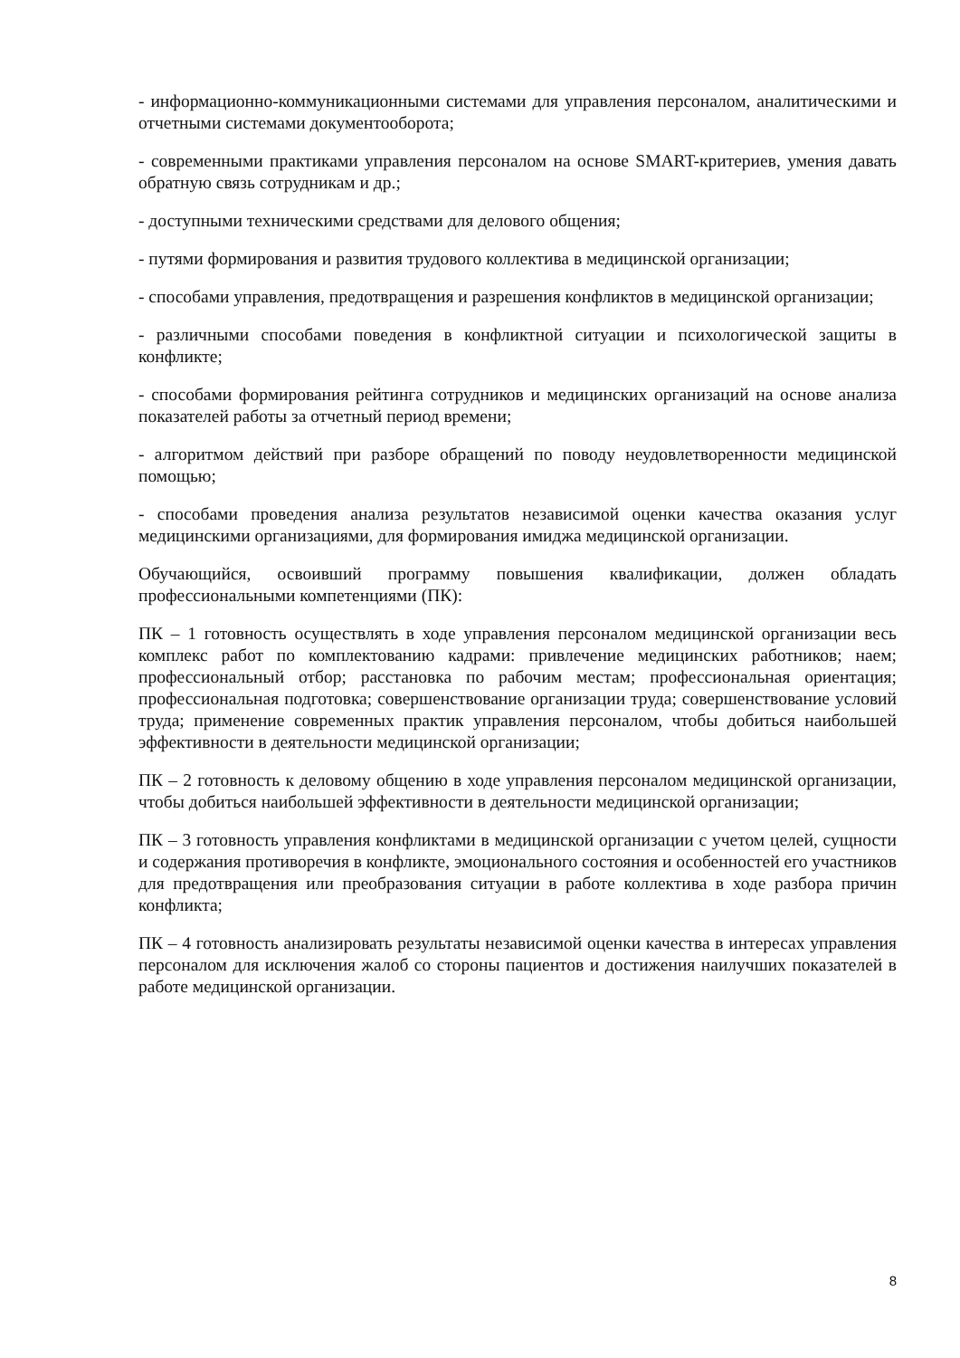- информационно-коммуникационными системами для управления персоналом, аналитическими и отчетными системами документооборота;
- современными практиками управления персоналом на основе SMART-критериев, умения давать обратную связь сотрудникам и др.;
- доступными техническими средствами для делового общения;
- путями формирования и развития трудового коллектива в медицинской организации;
- способами управления, предотвращения и разрешения конфликтов в медицинской организации;
- различными способами поведения в конфликтной ситуации и психологической защиты в конфликте;
- способами формирования рейтинга сотрудников и медицинских организаций на основе анализа показателей работы за отчетный период времени;
- алгоритмом действий при разборе обращений по поводу неудовлетворенности медицинской помощью;
- способами проведения анализа результатов независимой оценки качества оказания услуг медицинскими организациями, для формирования имиджа медицинской организации.
Обучающийся, освоивший программу повышения квалификации, должен обладать профессиональными компетенциями (ПК):
ПК – 1 готовность осуществлять в ходе управления персоналом медицинской организации весь комплекс работ по комплектованию кадрами: привлечение медицинских работников; наем; профессиональный отбор; расстановка по рабочим местам; профессиональная ориентация; профессиональная подготовка; совершенствование организации труда; совершенствование условий труда; применение современных практик управления персоналом, чтобы добиться наибольшей эффективности в деятельности медицинской организации;
ПК – 2 готовность к деловому общению в ходе управления персоналом медицинской организации, чтобы добиться наибольшей эффективности в деятельности медицинской организации;
ПК – 3 готовность управления конфликтами в медицинской организации с учетом целей, сущности и содержания противоречия в конфликте, эмоционального состояния и особенностей его участников для предотвращения или преобразования ситуации в работе коллектива в ходе разбора причин конфликта;
ПК – 4 готовность анализировать результаты независимой оценки качества в интересах управления персоналом для исключения жалоб со стороны пациентов и достижения наилучших показателей в работе медицинской организации.
8